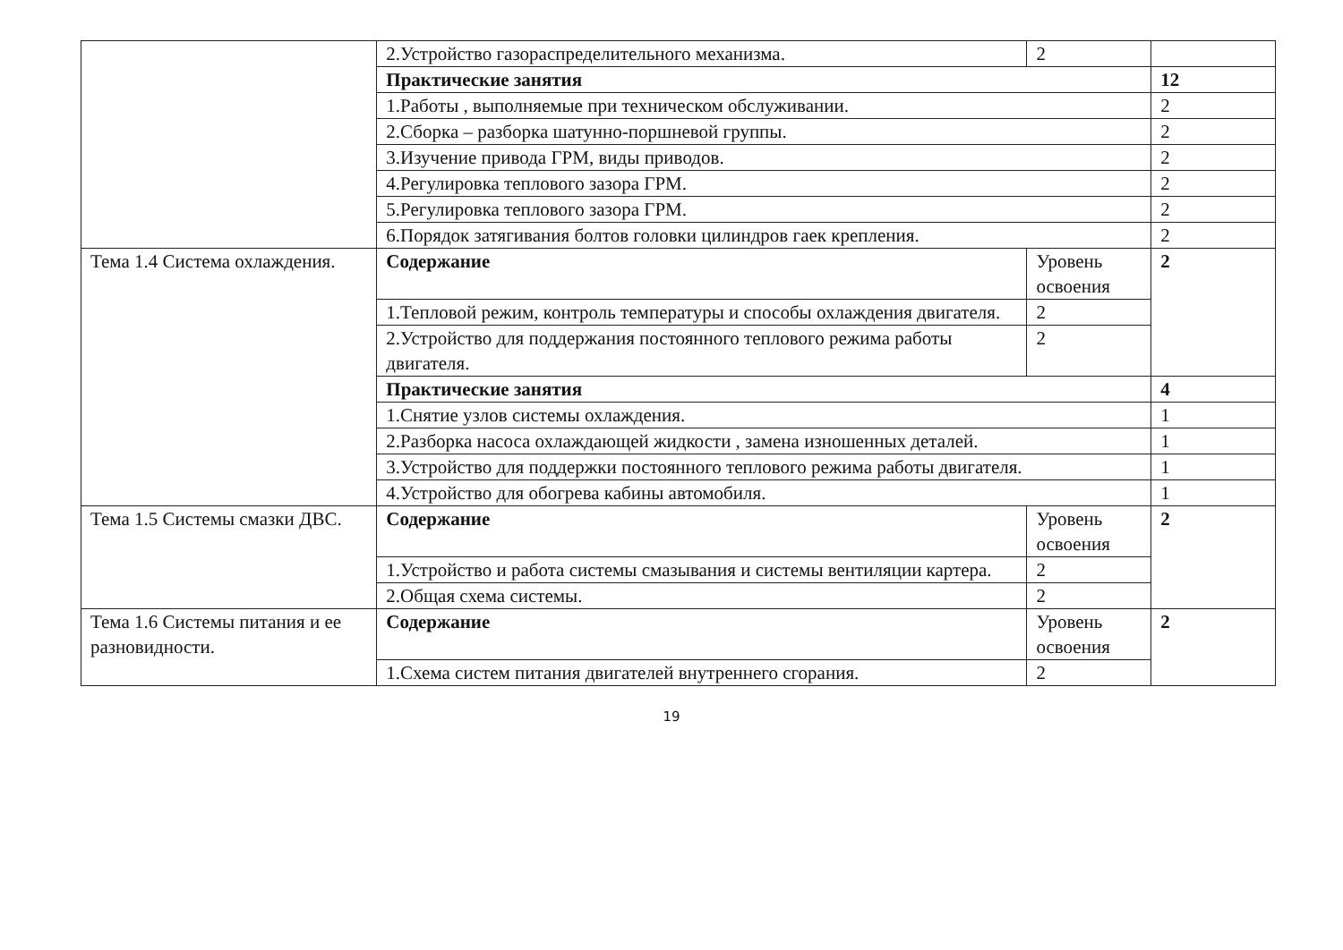| | 2.Устройство газораспределительного механизма. | 2 | |
| | Практические занятия | | 12 |
| | 1.Работы , выполняемые при техническом обслуживании. | | 2 |
| | 2.Сборка – разборка шатунно-поршневой группы. | | 2 |
| | 3.Изучение привода ГРМ, виды приводов. | | 2 |
| | 4.Регулировка теплового зазора ГРМ. | | 2 |
| | 5.Регулировка теплового зазора ГРМ. | | 2 |
| | 6.Порядок затягивания болтов головки цилиндров гаек крепления. | | 2 |
| Тема 1.4 Система охлаждения. | Содержание | Уровень освоения | 2 |
| | 1.Тепловой режим, контроль температуры и способы охлаждения двигателя. | 2 | |
| | 2.Устройство для поддержания постоянного теплового режима работы двигателя. | 2 | |
| | Практические занятия | | 4 |
| | 1.Снятие узлов системы охлаждения. | | 1 |
| | 2.Разборка насоса охлаждающей жидкости , замена изношенных деталей. | | 1 |
| | 3.Устройство для поддержки постоянного теплового режима работы двигателя. | | 1 |
| | 4.Устройство для обогрева кабины автомобиля. | | 1 |
| Тема 1.5 Системы смазки ДВС. | Содержание | Уровень освоения | 2 |
| | 1.Устройство и работа системы смазывания и системы вентиляции картера. | 2 | |
| | 2.Общая схема системы. | 2 | |
| Тема 1.6 Системы питания и ее разновидности. | Содержание | Уровень освоения | 2 |
| | 1.Схема систем питания двигателей внутреннего сгорания. | 2 | |
19